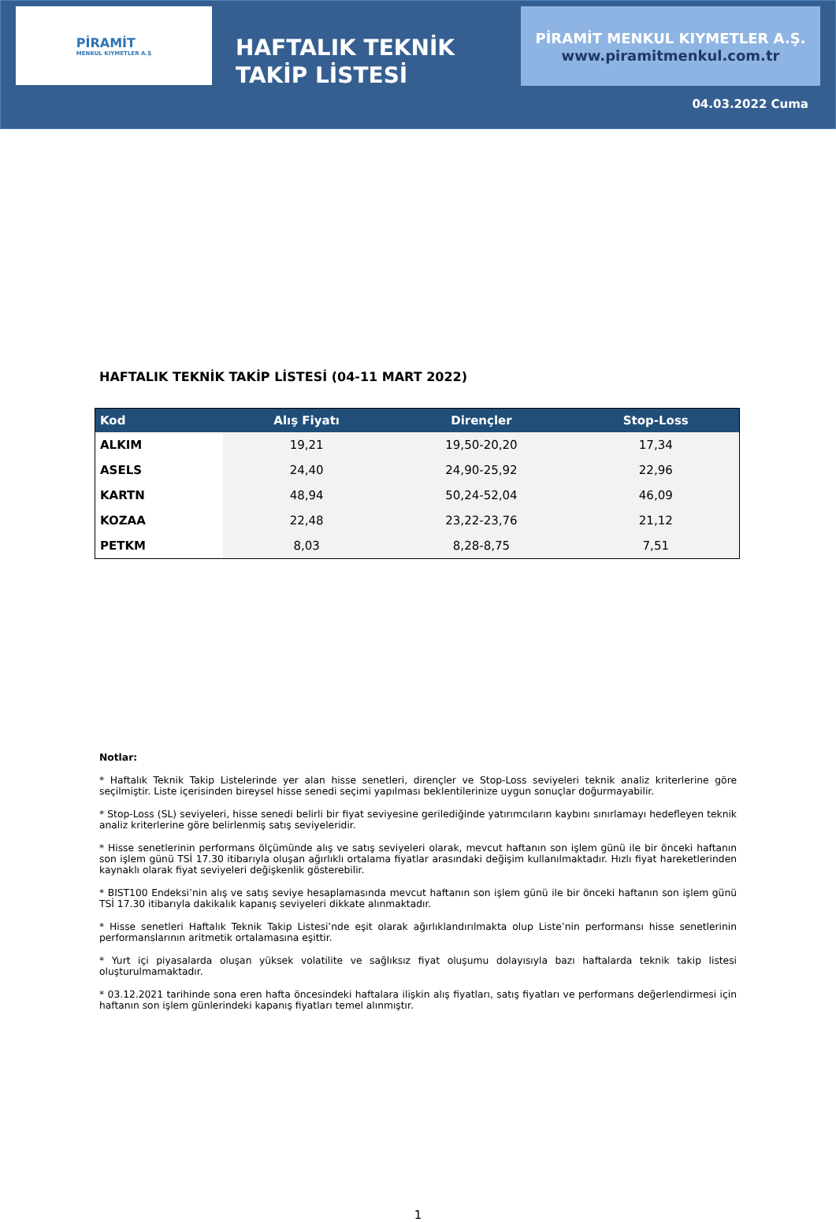PİRAMİT
MENKUL KIYMETLER A.Ş
HAFTALIK TEKNİK
TAKİP LİSTESİ
PİRAMİT MENKUL KIYMETLER A.Ş.
www.piramitmenkul.com.tr
04.03.2022 Cuma
HAFTALIK TEKNİK TAKİP LİSTESİ (04-11 MART 2022)
| Kod | Alış Fiyatı | Dirençler | Stop-Loss |
| --- | --- | --- | --- |
| ALKIM | 19,21 | 19,50-20,20 | 17,34 |
| ASELS | 24,40 | 24,90-25,92 | 22,96 |
| KARTN | 48,94 | 50,24-52,04 | 46,09 |
| KOZAA | 22,48 | 23,22-23,76 | 21,12 |
| PETKM | 8,03 | 8,28-8,75 | 7,51 |
Notlar:
* Haftalık Teknik Takip Listelerinde yer alan hisse senetleri, dirençler ve Stop-Loss seviyeleri teknik analiz kriterlerine göre seçilmiştir. Liste içerisinden bireysel hisse senedi seçimi yapılması beklentilerinize uygun sonuçlar doğurmayabilir.
* Stop-Loss (SL) seviyeleri, hisse senedi belirli bir fiyat seviyesine gerilediğinde yatırımcıların kaybını sınırlamayı hedefleyen teknik analiz kriterlerine göre belirlenmiş satış seviyeleridir.
* Hisse senetlerinin performans ölçümünde alış ve satış seviyeleri olarak, mevcut haftanın son işlem günü ile bir önceki haftanın son işlem günü TSİ 17.30 itibarıyla oluşan ağırlıklı ortalama fiyatlar arasındaki değişim kullanılmaktadır. Hızlı fiyat hareketlerinden kaynaklı olarak fiyat seviyeleri değişkenlik gösterebilir.
* BIST100 Endeksi’nin alış ve satış seviye hesaplamasında mevcut haftanın son işlem günü ile bir önceki haftanın son işlem günü TSİ 17.30 itibarıyla dakikalık kapanış seviyeleri dikkate alınmaktadır.
* Hisse senetleri Haftalık Teknik Takip Listesi’nde eşit olarak ağırlıklandırılmakta olup Liste’nin performansı hisse senetlerinin performanslarının aritmetik ortalamasına eşittir.
* Yurt içi piyasalarda oluşan yüksek volatilite ve sağlıksız fiyat oluşumu dolayısıyla bazı haftalarda teknik takip listesi oluşturulmamaktadır.
* 03.12.2021 tarihinde sona eren hafta öncesindeki haftalara ilişkin alış fiyatları, satış fiyatları ve performans değerlendirmesi için haftanın son işlem günlerindeki kapanış fiyatları temel alınmıştır.
1